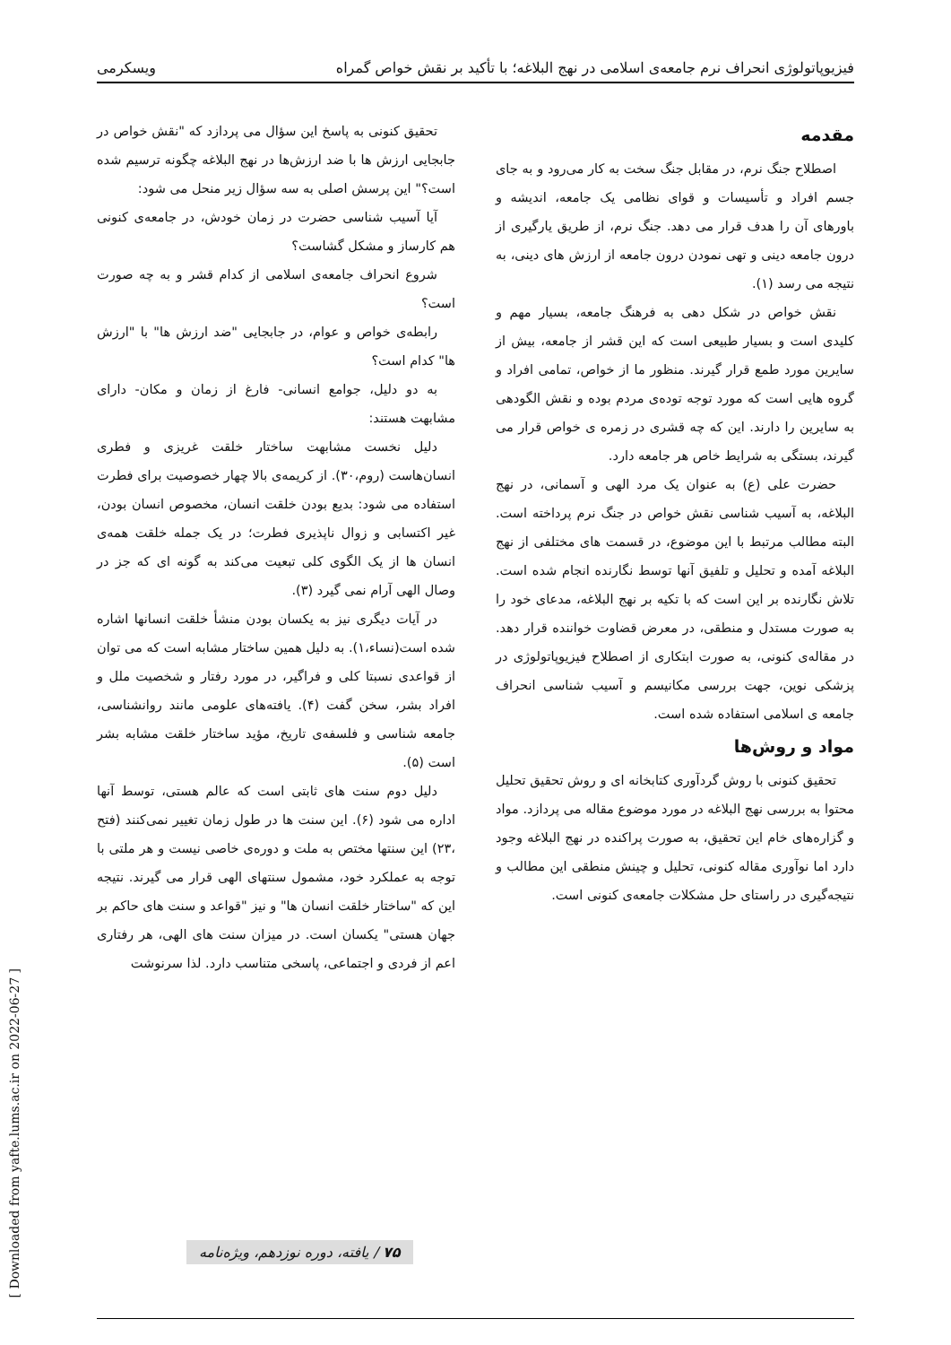فیزیوپاتولوژی انحراف نرم جامعه‌ی اسلامی در نهج البلاغه؛ با تأکید بر نقش خواص گمراه ویسکرمی
مقدمه
اصطلاح جنگ نرم، در مقابل جنگ سخت به کار می‌رود و به جای جسم افراد و تأسیسات و قوای نظامی یک جامعه، اندیشه و باورهای آن را هدف قرار می دهد. جنگ نرم، از طریق یارگیری از درون جامعه دینی و تهی نمودن درون جامعه از ارزش های دینی، به نتیجه می رسد (۱).
نقش خواص در شکل دهی به فرهنگ جامعه، بسیار مهم و کلیدی است و بسیار طبیعی است که این قشر از جامعه، بیش از سایرین مورد طمع قرار گیرند. منظور ما از خواص، تمامی افراد و گروه هایی است که مورد توجه توده‌ی مردم بوده و نقش الگودهی به سایرین را دارند. این که چه قشری در زمره ی خواص قرار می گیرند، بستگی به شرایط خاص هر جامعه دارد.
حضرت علی (ع) به عنوان یک مرد الهی و آسمانی، در نهج البلاغه، به آسیب شناسی نقش خواص در جنگ نرم پرداخته است. البته مطالب مرتبط با این موضوع، در قسمت های مختلفی از نهج البلاغه آمده و تحلیل و تلفیق آنها توسط نگارنده انجام شده است. تلاش نگارنده بر این است که با تکیه بر نهج البلاغه، مدعای خود را به صورت مستدل و منطقی، در معرض قضاوت خواننده قرار دهد. در مقاله‌ی کنونی، به صورت ابتکاری از اصطلاح فیزیوپاتولوژی در پزشکی نوین، جهت بررسی مکانیسم و آسیب شناسی انحراف جامعه ی اسلامی استفاده شده است.
مواد و روش‌ها
تحقیق کنونی با روش گردآوری کتابخانه ای و روش تحقیق تحلیل محتوا به بررسی نهج البلاغه در مورد موضوع مقاله می پردازد. مواد و گزاره‌های خام این تحقیق، به صورت پراکنده در نهج البلاغه وجود دارد اما نوآوری مقاله کنونی، تحلیل و چینش منطقی این مطالب و نتیجه‌گیری در راستای حل مشکلات جامعه‌ی کنونی است.
تحقیق کنونی به پاسخ این سؤال می پردازد که "نقش خواص در جابجایی ارزش ها با ضد ارزش‌ها در نهج البلاغه چگونه ترسیم شده است؟" این پرسش اصلی به سه سؤال زیر منحل می شود:
آیا آسیب شناسی حضرت در زمان خودش، در جامعه‌ی کنونی هم کارساز و مشکل گشاست؟
شروع انحراف جامعه‌ی اسلامی از کدام قشر و به چه صورت است؟
رابطه‌ی خواص و عوام، در جابجایی "ضد ارزش ها" با "ارزش ها" کدام است؟
به دو دلیل، جوامع انسانی- فارغ از زمان و مکان- دارای مشابهت هستند:
دلیل نخست مشابهت ساختار خلقت غریزی و فطری انسان‌هاست (روم،۳۰). از کریمه‌ی بالا چهار خصوصیت برای فطرت استفاده می شود: بدیع بودن خلقت انسان، مخصوص انسان بودن، غیر اکتسابی و زوال ناپذیری فطرت؛ در یک جمله خلقت همه‌ی انسان ها از یک الگوی کلی تبعیت می‌کند به گونه ای که جز در وصال الهی آرام نمی گیرد (۳).
در آیات دیگری نیز به یکسان بودن منشأ خلقت انسانها اشاره شده است(نساء،۱). به دلیل همین ساختار مشابه است که می توان از قواعدی نسبتا کلی و فراگیر، در مورد رفتار و شخصیت ملل و افراد بشر، سخن گفت (۴). یافته‌های علومی مانند روانشناسی، جامعه شناسی و فلسفه‌ی تاریخ، مؤید ساختار خلقت مشابه بشر است (۵).
دلیل دوم سنت های ثابتی است که عالم هستی، توسط آنها اداره می شود (۶). این سنت ها در طول زمان تغییر نمی‌کنند (فتح ،۲۳) این سنتها مختص به ملت و دوره‌ی خاصی نیست و هر ملتی با توجه به عملکرد خود، مشمول سنتهای الهی قرار می گیرند. نتیجه این که "ساختار خلقت انسان ها" و نیز "قواعد و سنت های حاکم بر جهان هستی" یکسان است. در میزان سنت های الهی، هر رفتاری اعم از فردی و اجتماعی، پاسخی متناسب دارد. لذا سرنوشت
۷۵ / یافته، دوره نوزدهم، ویژه‌نامه
[ Downloaded from yafte.lums.ac.ir on 2022-06-27 ]